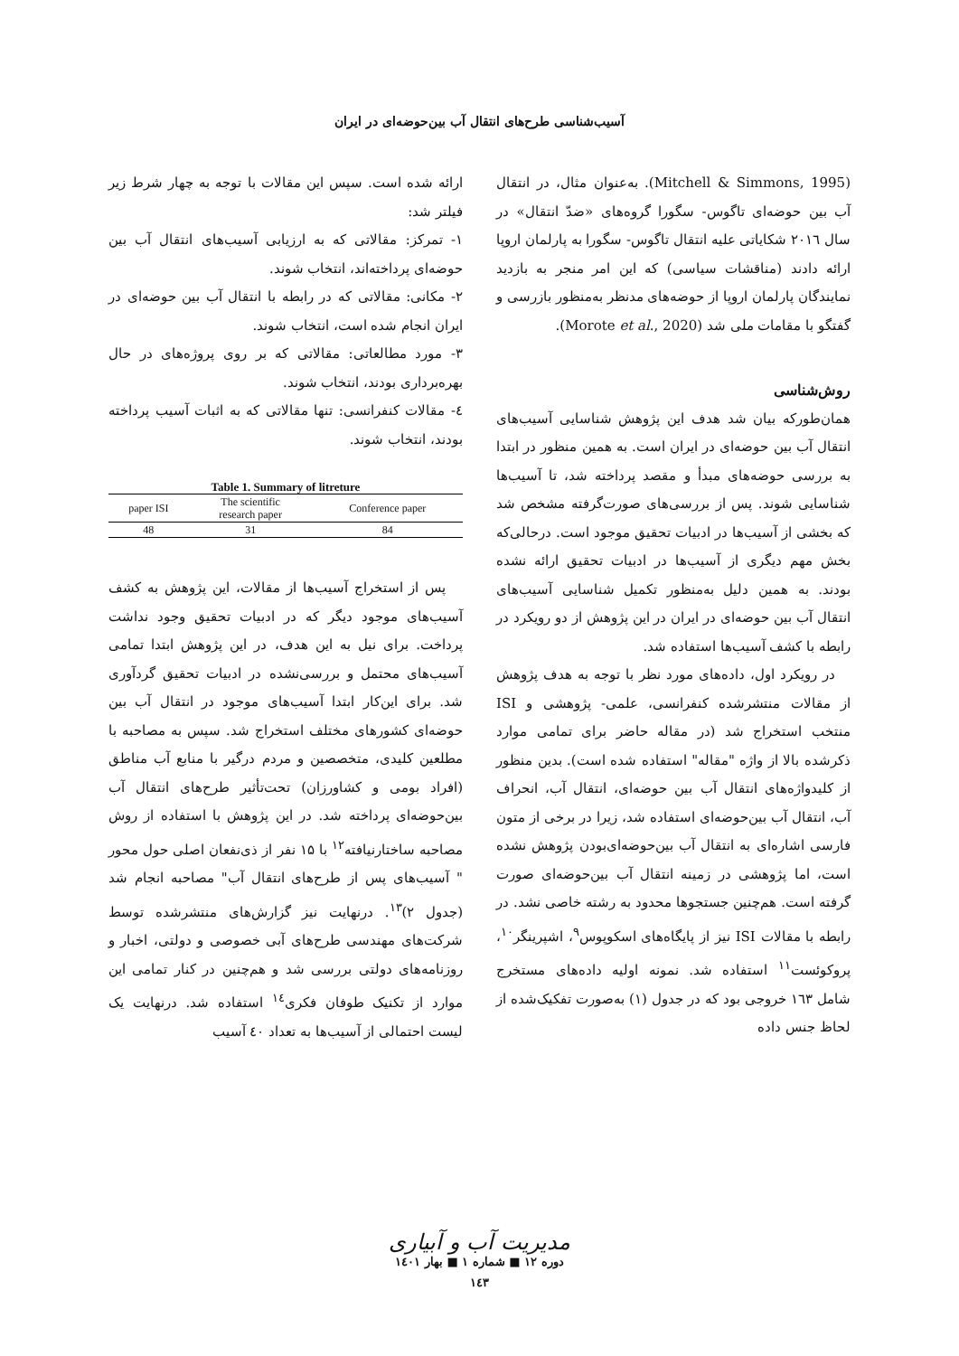آسیب‌شناسی طرح‌های انتقال آب بین‌حوضه‌ای در ایران
(Mitchell & Simmons, 1995). به‌عنوان مثال، در انتقال آب بین حوضه‌ای تاگوس- سگورا گروه‌های «ضدّ انتقال» در سال ۲۰۱٦ شکایاتی علیه انتقال تاگوس- سگورا به پارلمان اروپا ارائه دادند (مناقشات سیاسی) که این امر منجر به بازدید نمایندگان پارلمان اروپا از حوضه‌های مدنظر به‌منظور بازرسی و گفتگو با مقامات ملی شد (Morote et al., 2020).
روش‌شناسی
همان‌طورکه بیان شد هدف این پژوهش شناسایی آسیب‌های انتقال آب بین حوضه‌ای در ایران است. به همین منظور در ابتدا به بررسی حوضه‌های مبدأ و مقصد پرداخته شد، تا آسیب‌ها شناسایی شوند. پس از بررسی‌های صورت‌گرفته مشخص شد که بخشی از آسیب‌ها در ادبیات تحقیق موجود است. درحالی‌که بخش مهم دیگری از آسیب‌ها در ادبیات تحقیق ارائه نشده بودند. به همین دلیل به‌منظور تکمیل شناسایی آسیب‌های انتقال آب بین حوضه‌ای در ایران در این پژوهش از دو رویکرد در رابطه با کشف آسیب‌ها استفاده شد.
در رویکرد اول، داده‌های مورد نظر با توجه به هدف پژوهش از مقالات منتشرشده کنفرانسی، علمی- پژوهشی و ISI منتخب استخراج شد (در مقاله حاضر برای تمامی موارد ذکرشده بالا از واژه "مقاله" استفاده شده است). بدین منظور از کلیدواژه‌های انتقال آب بین حوضه‌ای، انتقال آب، انحراف آب، انتقال آب بین‌حوضه‌ای استفاده شد، زیرا در برخی از متون فارسی اشاره‌ای به انتقال آب بین‌حوضه‌ای‌بودن پژوهش نشده است، اما پژوهشی در زمینه انتقال آب بین‌حوضه‌ای صورت گرفته است. هم‌چنین جستجوها محدود به رشته خاصی نشد. در رابطه با مقالات ISI نیز از پایگاه‌های اسکوپوس<sup>۹</sup>، اشپرینگر<sup>۱۰</sup>، پروکوئست<sup>۱۱</sup> استفاده شد. نمونه اولیه داده‌های مستخرج شامل ۱٦۳ خروجی بود که در جدول (۱) به‌صورت تفکیک‌شده از لحاظ جنس داده
ارائه شده است. سپس این مقالات با توجه به چهار شرط زیر فیلتر شد:
۱- تمرکز: مقالاتی که به ارزیابی آسیب‌های انتقال آب بین حوضه‌ای پرداخته‌اند، انتخاب شوند.
۲- مکانی: مقالاتی که در رابطه با انتقال آب بین حوضه‌ای در ایران انجام شده است، انتخاب شوند.
۳- مورد مطالعاتی: مقالاتی که بر روی پروژه‌های در حال بهره‌برداری بودند، انتخاب شوند.
٤- مقالات کنفرانسی: تنها مقالاتی که به اثبات آسیب پرداخته بودند، انتخاب شوند.
Table 1. Summary of litreture
| paper ISI | The scientific research paper | Conference paper |
| --- | --- | --- |
| 48 | 31 | 84 |
پس از استخراج آسیب‌ها از مقالات، این پژوهش به کشف آسیب‌های موجود دیگر که در ادبیات تحقیق وجود نداشت پرداخت. برای نیل به این هدف، در این پژوهش ابتدا تمامی آسیب‌های محتمل و بررسی‌نشده در ادبیات تحقیق گردآوری شد. برای این‌کار ابتدا آسیب‌های موجود در انتقال آب بین حوضه‌ای کشورهای مختلف استخراج شد. سپس به مصاحبه با مطلعین کلیدی، متخصصین و مردم درگیر با منابع آب مناطق (افراد بومی و کشاورزان) تحت‌تأثیر طرح‌های انتقال آب بین‌حوضه‌ای پرداخته شد. در این پژوهش با استفاده از روش مصاحبه ساختارنیافته<sup>۱۲</sup> با ۱۵ نفر از ذی‌نفعان اصلی حول محور " آسیب‌های پس از طرح‌های انتقال آب" مصاحبه انجام شد (جدول ۲)<sup>۱۳</sup>. درنهایت نیز گزارش‌های منتشرشده توسط شرکت‌های مهندسی طرح‌های آبی خصوصی و دولتی، اخبار و روزنامه‌های دولتی بررسی شد و هم‌چنین در کنار تمامی این موارد از تکنیک طوفان فکری<sup>۱٤</sup> استفاده شد. درنهایت یک لیست احتمالی از آسیب‌ها به تعداد ٤۰ آسیب
مدیریت آب و آبیاری
دوره ۱۲ ■ شماره ۱ ■ بهار ۱٤۰۱
۱٤۳